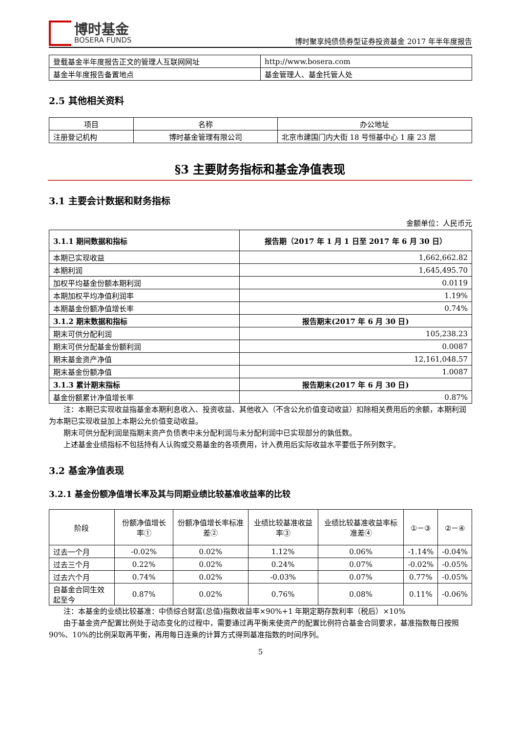博时基金
BOSERA FUNDS
博时聚享纯债债券型证券投资基金 2017 年半年度报告
| 登载基金半年度报告正文的管理人互联网网址 | http://www.bosera.com |
| 基金半年度报告备置地点 | 基金管理人、基金托管人处 |
2.5 其他相关资料
| 项目 | 名称 | 办公地址 |
| 注册登记机构 | 博时基金管理有限公司 | 北京市建国门内大街 18 号恒基中心 1 座 23 层 |
§3 主要财务指标和基金净值表现
3.1 主要会计数据和财务指标
金额单位：人民币元
| 3.1.1 期间数据和指标 | 报告期（2017 年 1 月 1 日至 2017 年 6 月 30 日） |
| --- | --- |
| 本期已实现收益 | 1,662,662.82 |
| 本期利润 | 1,645,495.70 |
| 加权平均基金份额本期利润 | 0.0119 |
| 本期加权平均净值利润率 | 1.19% |
| 本期基金份额净值增长率 | 0.74% |
| 3.1.2 期末数据和指标 | 报告期末(2017 年 6 月 30 日) |
| 期末可供分配利润 | 105,238.23 |
| 期末可供分配基金份额利润 | 0.0087 |
| 期末基金资产净值 | 12,161,048.57 |
| 期末基金份额净值 | 1.0087 |
| 3.1.3 累计期末指标 | 报告期末(2017 年 6 月 30 日) |
| 基金份额累计净值增长率 | 0.87% |
注：本期已实现收益指基金本期利息收入、投资收益、其他收入（不含公允价值变动收益）扣除相关费用后的余额，本期利润为本期已实现收益加上本期公允价值变动收益。
期末可供分配利润是指期末资产负债表中未分配利润与未分配利润中已实现部分的孰低数。
上述基金业绩指标不包括持有人认购或交易基金的各项费用，计入费用后实际收益水平要低于所列数字。
3.2 基金净值表现
3.2.1 基金份额净值增长率及其与同期业绩比较基准收益率的比较
| 阶段 | 份额净值增长率① | 份额净值增长率标准差② | 业绩比较基准收益率③ | 业绩比较基准收益率标准差④ | ①－③ | ②－④ |
| 过去一个月 | -0.02% | 0.02% | 1.12% | 0.06% | -1.14% | -0.04% |
| 过去三个月 | 0.22% | 0.02% | 0.24% | 0.07% | -0.02% | -0.05% |
| 过去六个月 | 0.74% | 0.02% | -0.03% | 0.07% | 0.77% | -0.05% |
| 自基金合同生效起至今 | 0.87% | 0.02% | 0.76% | 0.08% | 0.11% | -0.06% |
注：本基金的业绩比较基准：中债综合财富(总值)指数收益率×90%+1 年期定期存款利率（税后）×10%
由于基金资产配置比例处于动态变化的过程中，需要通过再平衡来使资产的配置比例符合基金合同要求，基准指数每日按照 90%、10%的比例采取再平衡，再用每日连乘的计算方式得到基准指数的时间序列。
5